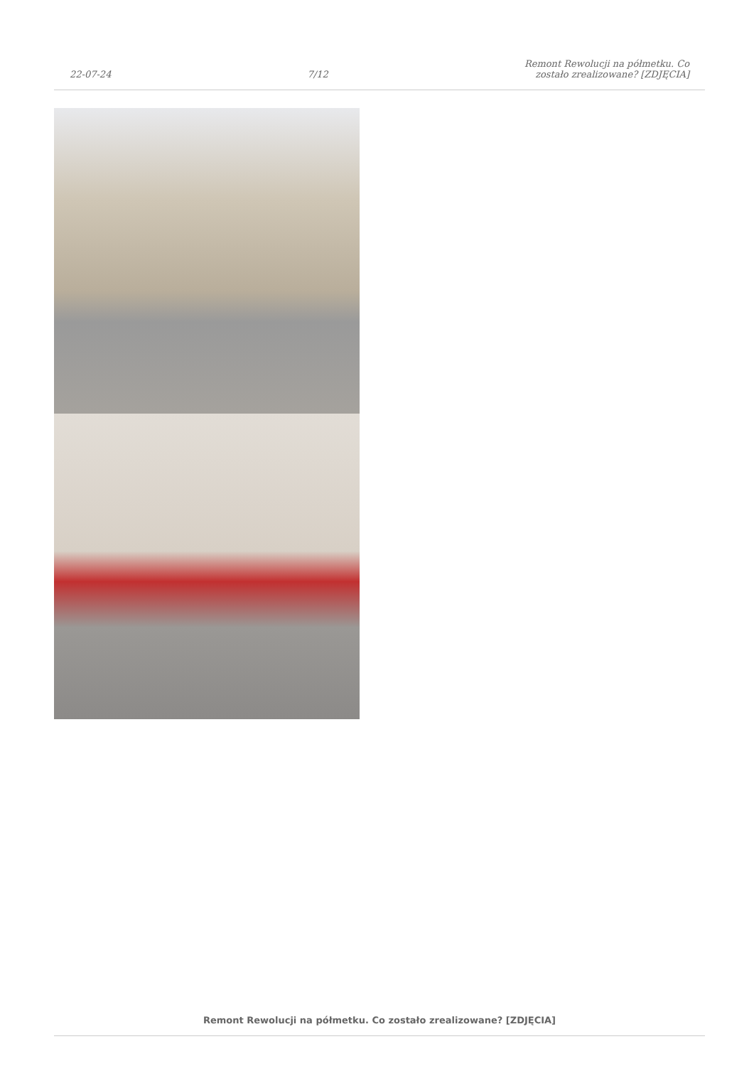22-07-24
7/12
Remont Rewolucji na półmetku. Co
zostało zrealizowane? [ZDJĘCIA]
Remont Rewolucji na półmetku. Co zostało zrealizowane? [ZDJĘCIA]